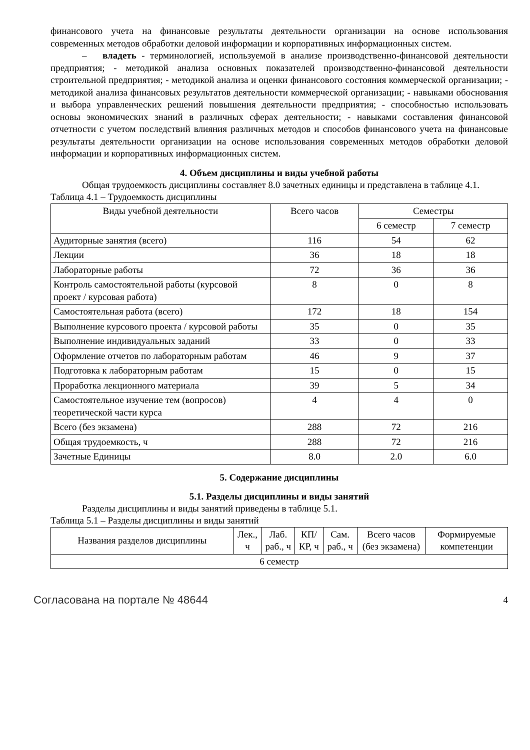финансового учета на финансовые результаты деятельности организации на основе использования современных методов обработки деловой информации и корпоративных информационных систем.
– владеть - терминологией, используемой в анализе производственно-финансовой деятельности предприятия; - методикой анализа основных показателей производственно-финансовой деятельности строительной предприятия; - методикой анализа и оценки финансового состояния коммерческой организации; - методикой анализа финансовых результатов деятельности коммерческой организации; - навыками обоснования и выбора управленческих решений повышения деятельности предприятия; - способностью использовать основы экономических знаний в различных сферах деятельности; - навыками составления финансовой отчетности с учетом последствий влияния различных методов и способов финансового учета на финансовые результаты деятельности организации на основе использования современных методов обработки деловой информации и корпоративных информационных систем.
4. Объем дисциплины и виды учебной работы
Общая трудоемкость дисциплины составляет 8.0 зачетных единицы и представлена в таблице 4.1.
Таблица 4.1 – Трудоемкость дисциплины
| Виды учебной деятельности | Всего часов | Семестры | |
| --- | --- | --- | --- |
| | | 6 семестр | 7 семестр |
| Аудиторные занятия (всего) | 116 | 54 | 62 |
| Лекции | 36 | 18 | 18 |
| Лабораторные работы | 72 | 36 | 36 |
| Контроль самостоятельной работы (курсовой проект / курсовая работа) | 8 | 0 | 8 |
| Самостоятельная работа (всего) | 172 | 18 | 154 |
| Выполнение курсового проекта / курсовой работы | 35 | 0 | 35 |
| Выполнение индивидуальных заданий | 33 | 0 | 33 |
| Оформление отчетов по лабораторным работам | 46 | 9 | 37 |
| Подготовка к лабораторным работам | 15 | 0 | 15 |
| Проработка лекционного материала | 39 | 5 | 34 |
| Самостоятельное изучение тем (вопросов) теоретической части курса | 4 | 4 | 0 |
| Всего (без экзамена) | 288 | 72 | 216 |
| Общая трудоемкость, ч | 288 | 72 | 216 |
| Зачетные Единицы | 8.0 | 2.0 | 6.0 |
5. Содержание дисциплины
5.1. Разделы дисциплины и виды занятий
Разделы дисциплины и виды занятий приведены в таблице 5.1.
Таблица 5.1 – Разделы дисциплины и виды занятий
| Названия разделов дисциплины | Лек., ч | Лаб. раб., ч | КП/КР, ч | Сам. раб., ч | Всего часов (без экзамена) | Формируемые компетенции |
| --- | --- | --- | --- | --- | --- | --- |
| 6 семестр | | | | | | |
Согласована на портале № 48644 4